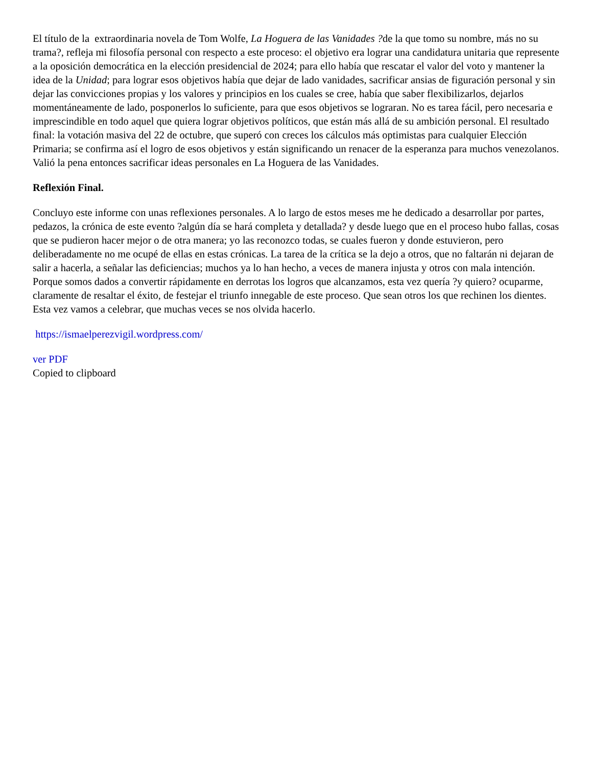El título de la extraordinaria novela de Tom Wolfe, La Hoguera de las Vanidades ?de la que tomo su nombre, más no su trama?, refleja mi filosofía personal con respecto a este proceso: el objetivo era lograr una candidatura unitaria que represente a la oposición democrática en la elección presidencial de 2024; para ello había que rescatar el valor del voto y mantener la idea de la Unidad; para lograr esos objetivos había que dejar de lado vanidades, sacrificar ansias de figuración personal y sin dejar las convicciones propias y los valores y principios en los cuales se cree, había que saber flexibilizarlos, dejarlos momentáneamente de lado, posponerlos lo suficiente, para que esos objetivos se lograran. No es tarea fácil, pero necesaria e imprescindible en todo aquel que quiera lograr objetivos políticos, que están más allá de su ambición personal. El resultado final: la votación masiva del 22 de octubre, que superó con creces los cálculos más optimistas para cualquier Elección Primaria; se confirma así el logro de esos objetivos y están significando un renacer de la esperanza para muchos venezolanos. Valió la pena entonces sacrificar ideas personales en La Hoguera de las Vanidades.
Reflexión Final.
Concluyo este informe con unas reflexiones personales. A lo largo de estos meses me he dedicado a desarrollar por partes, pedazos, la crónica de este evento ?algún día se hará completa y detallada? y desde luego que en el proceso hubo fallas, cosas que se pudieron hacer mejor o de otra manera; yo las reconozco todas, se cuales fueron y donde estuvieron, pero deliberadamente no me ocupé de ellas en estas crónicas. La tarea de la crítica se la dejo a otros, que no faltarán ni dejaran de salir a hacerla, a señalar las deficiencias; muchos ya lo han hecho, a veces de manera injusta y otros con mala intención. Porque somos dados a convertir rápidamente en derrotas los logros que alcanzamos, esta vez quería ?y quiero? ocuparme, claramente de resaltar el éxito, de festejar el triunfo innegable de este proceso. Que sean otros los que rechinen los dientes. Esta vez vamos a celebrar, que muchas veces se nos olvida hacerlo.
https://ismaelperezvigil.wordpress.com/
ver PDF
Copied to clipboard